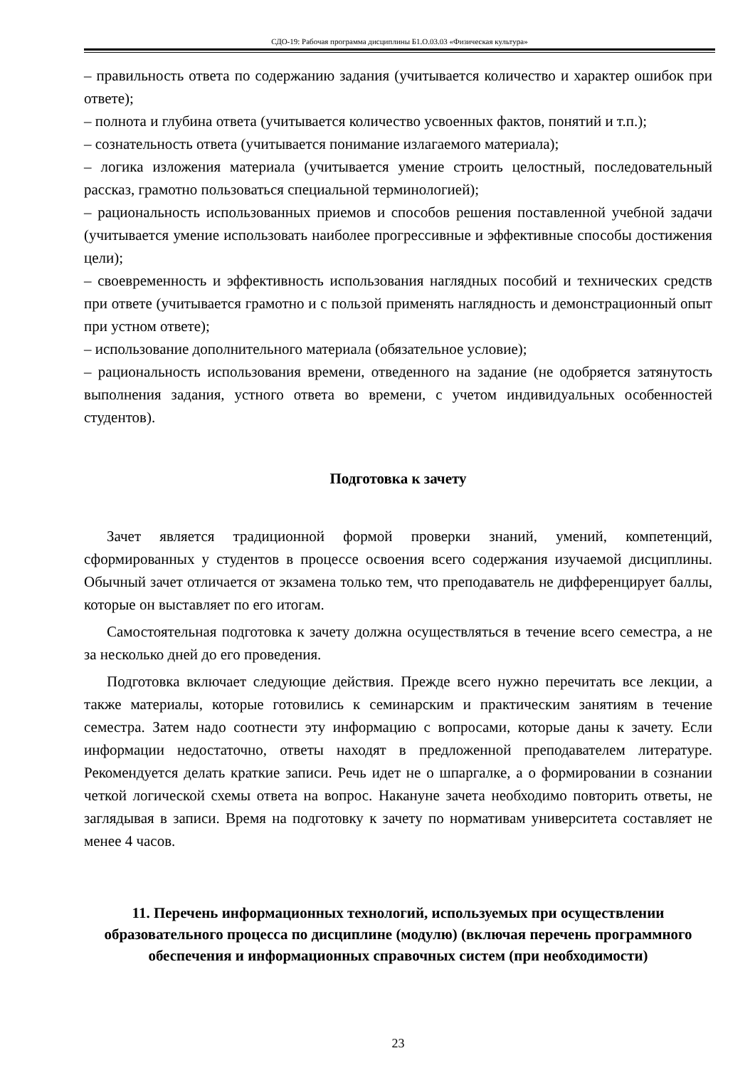СДО-19: Рабочая программа дисциплины Б1.О.03.03 «Физическая культура»
– правильность ответа по содержанию задания (учитывается количество и характер ошибок при ответе);
– полнота и глубина ответа (учитывается количество усвоенных фактов, понятий и т.п.);
– сознательность ответа (учитывается понимание излагаемого материала);
– логика изложения материала (учитывается умение строить целостный, последовательный рассказ, грамотно пользоваться специальной терминологией);
– рациональность использованных приемов и способов решения поставленной учебной задачи (учитывается умение использовать наиболее прогрессивные и эффективные способы достижения цели);
– своевременность и эффективность использования наглядных пособий и технических средств при ответе (учитывается грамотно и с пользой применять наглядность и демонстрационный опыт при устном ответе);
– использование дополнительного материала (обязательное условие);
– рациональность использования времени, отведенного на задание (не одобряется затянутость выполнения задания, устного ответа во времени, с учетом индивидуальных особенностей студентов).
Подготовка к зачету
Зачет является традиционной формой проверки знаний, умений, компетенций, сформированных у студентов в процессе освоения всего содержания изучаемой дисциплины. Обычный зачет отличается от экзамена только тем, что преподаватель не дифференцирует баллы, которые он выставляет по его итогам.
Самостоятельная подготовка к зачету должна осуществляться в течение всего семестра, а не за несколько дней до его проведения.
Подготовка включает следующие действия. Прежде всего нужно перечитать все лекции, а также материалы, которые готовились к семинарским и практическим занятиям в течение семестра. Затем надо соотнести эту информацию с вопросами, которые даны к зачету. Если информации недостаточно, ответы находят в предложенной преподавателем литературе. Рекомендуется делать краткие записи. Речь идет не о шпаргалке, а о формировании в сознании четкой логической схемы ответа на вопрос. Накануне зачета необходимо повторить ответы, не заглядывая в записи. Время на подготовку к зачету по нормативам университета составляет не менее 4 часов.
11. Перечень информационных технологий, используемых при осуществлении образовательного процесса по дисциплине (модулю) (включая перечень программного обеспечения и информационных справочных систем (при необходимости)
23